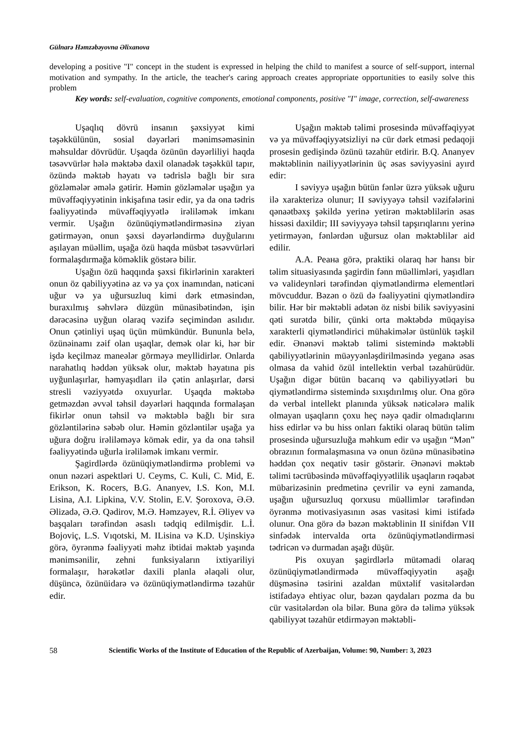Gülnarə Həmzəbəyovna Əlixanova
developing a positive "I" concept in the student is expressed in helping the child to manifest a source of self-support, internal motivation and sympathy. In the article, the teacher's caring approach creates appropriate opportunities to easily solve this problem
Key words: self-evaluation, cognitive components, emotional components, positive "I" image, correction, self-awareness
Uşaqlıq dövrü insanın şəxsiyyət kimi təşəkkülünün, sosial dəyərləri mənimsəməsinin məhsuldar dövrüdür. Uşaqda özünün dəyərliliyi haqda təsəvvürlər hələ məktəbə daxil olanadək təşəkkül tapır, özündə məktəb həyatı və tədrislə bağlı bir sıra gözləmələr əmələ gətirir. Həmin gözləmələr uşağın ya müvəffəqiyyətinin inkişafına təsir edir, ya da ona tədris fəaliyyətində müvəffəqiyyətlə irəliləmək imkanı vermir. Uşağın özünüqiymətləndirməsinə ziyan gətirməyən, onun şəxsi dəyərləndirmə duyğularını aşılayan müəllim, uşağa özü haqda müsbət təsəvvürləri formalaşdırmağa köməklik göstərə bilir.
Uşağın özü haqqında şəxsi fikirlərinin xarakteri onun öz qabiliyyətinə az və ya çox inamından, nəticəni uğur və ya uğursuzluq kimi dərk etməsindən, buraxılmış səhvlərə düzgün münasibətindən, işin dərəcəsinə uyğun olaraq vəzifə seçimindən asılıdır. Onun çətinliyi uşaq üçün mümkündür. Bununla belə, özünəinamı zəif olan uşaqlar, demək olar ki, hər bir işdə keçilməz maneələr görməyə meyllidirlər. Onlarda narahatlıq həddən yüksək olur, məktəb həyatına pis uyğunlaşırlar, həmyaşıdları ilə çətin anlaşırlar, dərsi stresli vəziyyətdə oxuyurlar. Uşaqda məktəbə getməzdən əvvəl təhsil dəyərləri haqqında formalaşan fikirlər onun təhsil və məktəblə bağlı bir sıra gözləntilərinə səbəb olur. Həmin gözləntilər uşağa ya uğura doğru irəliləməyə kömək edir, ya da ona təhsil fəaliyyətində uğurla irəliləmək imkanı vermir.
Şagirdlərdə özünüqiymətləndirmə problemi və onun nəzəri aspektləri U. Ceyms, C. Kuli, C. Mid, E. Erikson, K. Rocers, B.G. Ananyev, I.S. Kon, M.I. Lisina, A.I. Lipkina, V.V. Stolin, E.V. Şoroxova, Ə.Ə. Əlizadə, Ə.Ə. Qədirov, M.Ə. Həmzəyev, R.İ. Əliyev və başqaları tərəfindən əsaslı tədqiq edilmişdir. L.İ. Bojoviç, L.S. Vıqotski, M. ILisina və K.D. Uşinskiyə görə, öyrənmə fəaliyyəti məhz ibtidai məktəb yaşında mənimsənilir, zehni funksiyaların ixtiyariliyi formalaşır, hərəkətlər daxili planla əlaqəli olur, düşüncə, özünüidarə və özünüqiymətləndirmə təzahür edir.
Uşağın məktəb təlimi prosesində müvəffəqiyyət və ya müvəffəqiyyətsizliyi nə cür dərk etməsi pedaqoji prosesin gedişində özünü təzahür etdirir. B.Q. Ananyev məktəblinin nailiyyətlərinin üç əsas səviyyəsini ayırd edir:
I səviyyə uşağın bütün fənlər üzrə yüksək uğuru ilə xarakterizə olunur; II səviyyəyə təhsil vəzifələrini qənaətbəxş şəkildə yerinə yetirən məktəblilərin əsas hissəsi daxildir; III səviyyəyə təhsil tapşırıqlarını yerinə yetirməyən, fənlərdən uğursuz olan məktəblilər aid edilir.
A.A. Реана görə, praktiki olaraq hər hansı bir təlim situasiyasında şagirdin fənn müəllimləri, yaşıdları və valideynləri tərəfindən qiymətləndirmə elementləri mövcuddur. Bəzən o özü də fəaliyyətini qiymətləndirə bilir. Hər bir məktəbli adətən öz nisbi bilik səviyyəsini qəti surətdə bilir, çünki orta məktəbdə müqayisə xarakterli qiymətləndirici mühakimələr üstünlük təşkil edir. Ənənəvi məktəb təlimi sistemində məktəbli qabiliyyətlərinin müəyyənləşdirilməsində yeganə əsas olmasa da vahid özül intellektin verbal təzahürüdür. Uşağın digər bütün bacarıq və qabiliyyətləri bu qiymətləndirmə sistemində sıxışdırılmış olur. Ona görə də verbal intellekt planında yüksək nəticələrə malik olmayan uşaqların çoxu heç nəyə qadir olmadıqlarını hiss edirlər və bu hiss onları faktiki olaraq bütün təlim prosesində uğursuzluğa məhkum edir və uşağın “Mən” obrazının formalaşmasına və onun özünə münasibətinə həddən çox neqativ təsir göstərir. Ənənəvi məktəb təlimi təcrübəsində müvəffəqiyyətlilik uşaqların rəqabət mübarizəsinin predmetinə çevrilir və eyni zamanda, uşağın uğursuzluq qorxusu müəllimlər tərəfindən öyrənmə motivasiyasının əsas vasitəsi kimi istifadə olunur. Ona görə də bəzən məktəblinin II sinifdən VII sinfədək intervalda orta özünüqiymətləndirməsi tədricən və durmadan aşağı düşür.
Pis oxuyan şagirdlərlə mütəmadi olaraq özünüqiymətləndirmədə müvəffəqiyyətin aşağı düşməsinə təsirini azaldan müxtəlif vasitələrdən istifadəyə ehtiyac olur, bəzən qaydaları pozma da bu cür vasitələrdən ola bilər. Buna görə də təlimə yüksək qabiliyyət təzahür etdirməyən məktəbli-
58 Scientific Works of the Institute of Education of the Republic of Azerbaijan, Volume: 90, Number: 3, 2023